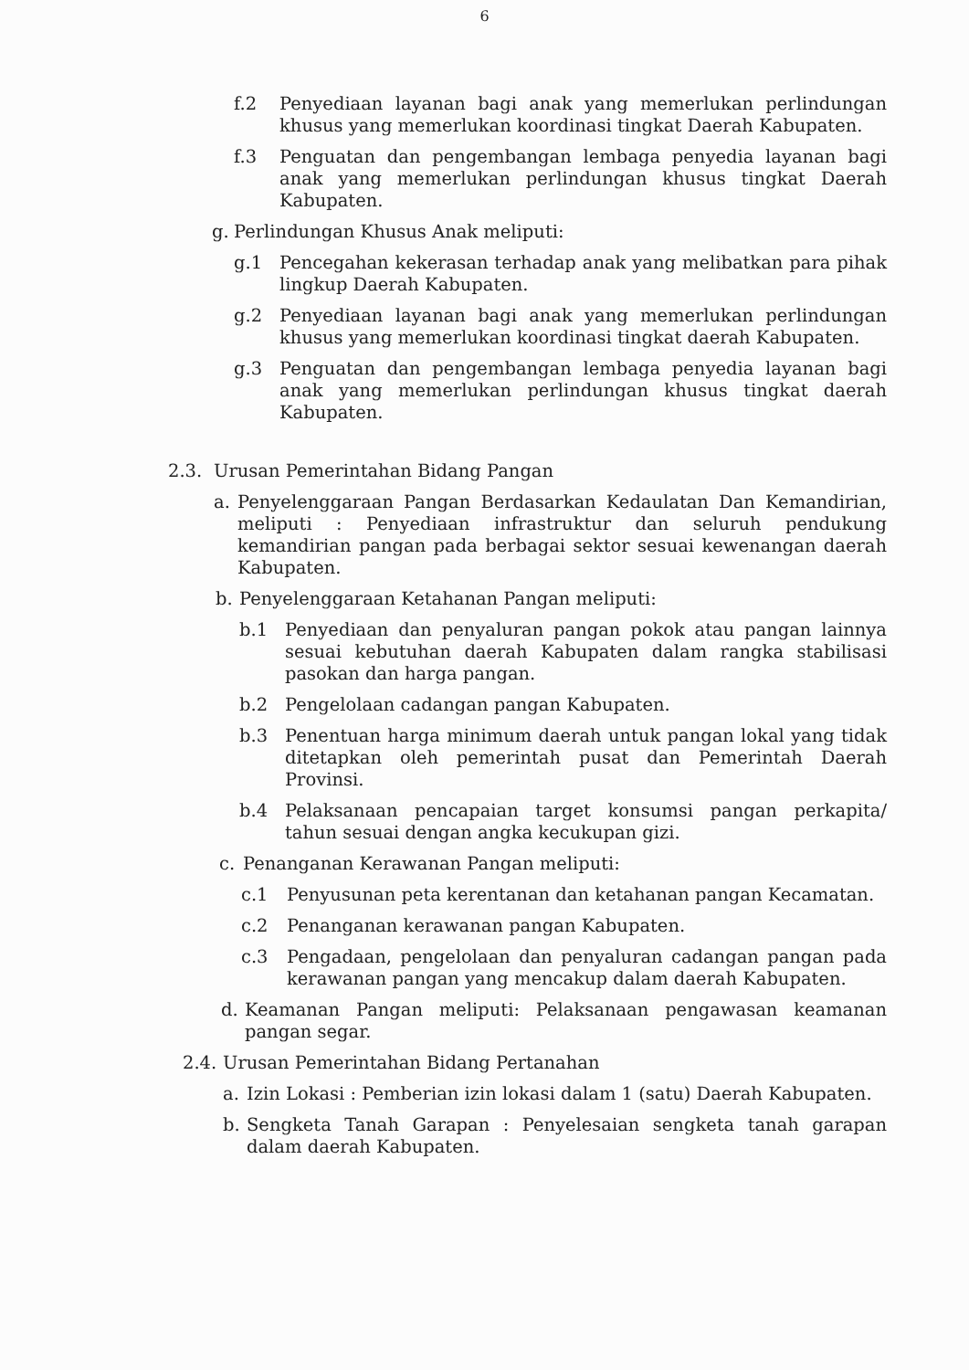6
f.2 Penyediaan layanan bagi anak yang memerlukan perlindungan khusus yang memerlukan koordinasi tingkat Daerah Kabupaten.
f.3 Penguatan dan pengembangan lembaga penyedia layanan bagi anak yang memerlukan perlindungan khusus tingkat Daerah Kabupaten.
g. Perlindungan Khusus Anak meliputi:
g.1 Pencegahan kekerasan terhadap anak yang melibatkan para pihak lingkup Daerah Kabupaten.
g.2 Penyediaan layanan bagi anak yang memerlukan perlindungan khusus yang memerlukan koordinasi tingkat daerah Kabupaten.
g.3 Penguatan dan pengembangan lembaga penyedia layanan bagi anak yang memerlukan perlindungan khusus tingkat daerah Kabupaten.
2.3. Urusan Pemerintahan Bidang Pangan
a. Penyelenggaraan Pangan Berdasarkan Kedaulatan Dan Kemandirian, meliputi : Penyediaan infrastruktur dan seluruh pendukung kemandirian pangan pada berbagai sektor sesuai kewenangan daerah Kabupaten.
b. Penyelenggaraan Ketahanan Pangan meliputi:
b.1 Penyediaan dan penyaluran pangan pokok atau pangan lainnya sesuai kebutuhan daerah Kabupaten dalam rangka stabilisasi pasokan dan harga pangan.
b.2 Pengelolaan cadangan pangan Kabupaten.
b.3 Penentuan harga minimum daerah untuk pangan lokal yang tidak ditetapkan oleh pemerintah pusat dan Pemerintah Daerah Provinsi.
b.4 Pelaksanaan pencapaian target konsumsi pangan perkapita/ tahun sesuai dengan angka kecukupan gizi.
c. Penanganan Kerawanan Pangan meliputi:
c.1 Penyusunan peta kerentanan dan ketahanan pangan Kecamatan.
c.2 Penanganan kerawanan pangan Kabupaten.
c.3 Pengadaan, pengelolaan dan penyaluran cadangan pangan pada kerawanan pangan yang mencakup dalam daerah Kabupaten.
d. Keamanan Pangan meliputi: Pelaksanaan pengawasan keamanan pangan segar.
2.4. Urusan Pemerintahan Bidang Pertanahan
a. Izin Lokasi : Pemberian izin lokasi dalam 1 (satu) Daerah Kabupaten.
b. Sengketa Tanah Garapan : Penyelesaian sengketa tanah garapan dalam daerah Kabupaten.